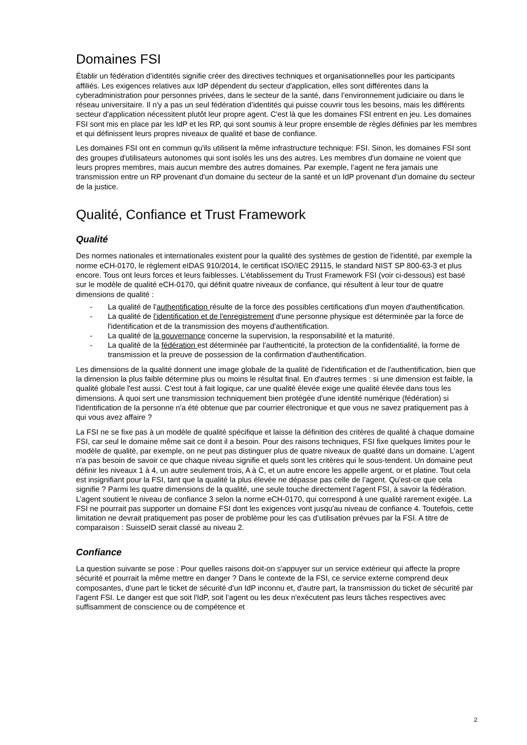Domaines FSI
Établir un fédération d’identités signifie créer des directives techniques et organisationnelles pour les participants affiliés. Les exigences relatives aux IdP dépendent du secteur d'application, elles sont différentes dans la cyberadministration pour personnes privées, dans le secteur de la santé, dans l’environnement judiciaire ou dans le réseau universitaire. Il n'y a pas un seul fédération d’identités qui puisse couvrir tous les besoins, mais les différents secteur d'application nécessitent plutôt leur propre agent. C'est là que les domaines FSI entrent en jeu. Les domaines FSI sont mis en place par les IdP et les RP, qui sont soumis à leur propre ensemble de règles définies par les membres et qui définissent leurs propres niveaux de qualité et base de confiance.
Les domaines FSI ont en commun qu'ils utilisent la même infrastructure technique: FSI. Sinon, les domaines FSI sont des groupes d'utilisateurs autonomes qui sont isolés les uns des autres. Les membres d'un domaine ne voient que leurs propres membres, mais aucun membre des autres domaines. Par exemple, l’agent ne fera jamais une transmission entre un RP provenant d'un domaine du secteur de la santé et un IdP provenant d'un domaine du secteur de la justice.
Qualité, Confiance et Trust Framework
Qualité
Des normes nationales et internationales existent pour la qualité des systèmes de gestion de l'identité, par exemple la norme eCH-0170, le règlement eIDAS 910/2014, le certificat ISO/IEC 29115, le standard NIST SP 800-63-3 et plus encore. Tous ont leurs forces et leurs faiblesses. L’établissement du Trust Framework FSI (voir ci-dessous) est basé sur le modèle de qualité eCH-0170, qui définit quatre niveaux de confiance, qui résultent à leur tour de quatre dimensions de qualité :
- La qualité de l'authentification résulte de la force des possibles certifications d'un moyen d'authentification.
- La qualité de l'identification et de l'enregistrement d'une personne physique est déterminée par la force de l'identification et de la transmission des moyens d'authentification.
- La qualité de la gouvernance concerne la supervision, la responsabilité et la maturité.
- La qualité de la fédération est déterminée par l'authenticité, la protection de la confidentialité, la forme de transmission et la preuve de possession de la confirmation d'authentification.
Les dimensions de la qualité donnent une image globale de la qualité de l'identification et de l'authentification, bien que la dimension la plus faible détermine plus ou moins le résultat final. En d'autres termes : si une dimension est faible, la qualité globale l'est aussi. C'est tout à fait logique, car une qualité élevée exige une qualité élevée dans tous les dimensions. À quoi sert une transmission techniquement bien protégée d'une identité numérique (fédération) si l'identification de la personne n'a été obtenue que par courrier électronique et que vous ne savez pratiquement pas à qui vous avez affaire ?
La FSI ne se fixe pas à un modèle de qualité spécifique et laisse la définition des critères de qualité à chaque domaine FSI, car seul le domaine même sait ce dont il a besoin. Pour des raisons techniques, FSI fixe quelques limites pour le modèle de qualité, par exemple, on ne peut pas distinguer plus de quatre niveaux de qualité dans un domaine. L’agent n'a pas besoin de savoir ce que chaque niveau signifie et quels sont les critères qui le sous-tendent. Un domaine peut définir les niveaux 1 à 4, un autre seulement trois, A à C, et un autre encore les appelle argent, or et platine. Tout cela est insignifiant pour la FSI, tant que la qualité la plus élevée ne dépasse pas celle de l’agent. Qu'est-ce que cela signifie ? Parmi les quatre dimensions de la qualité, une seule touche directement l’agent FSI, à savoir la fédération. L’agent soutient le niveau de confiance 3 selon la norme eCH-0170, qui correspond à une qualité rarement exigée. La FSI ne pourrait pas supporter un domaine FSI dont les exigences vont jusqu'au niveau de confiance 4. Toutefois, cette limitation ne devrait pratiquement pas poser de problème pour les cas d’utilisation prévues par la FSI. A titre de comparaison : SuisseID serait classé au niveau 2.
Confiance
La question suivante se pose : Pour quelles raisons doit-on s'appuyer sur un service extérieur qui affecte la propre sécurité et pourrait la même mettre en danger ? Dans le contexte de la FSI, ce service externe comprend deux composantes, d'une part le ticket de sécurité d'un IdP inconnu et, d'autre part, la transmission du ticket de sécurité par l’agent FSI. Le danger est que soit l'IdP, soit l’agent ou les deux n'exécutent pas leurs tâches respectives avec suffisamment de conscience ou de compétence et
2